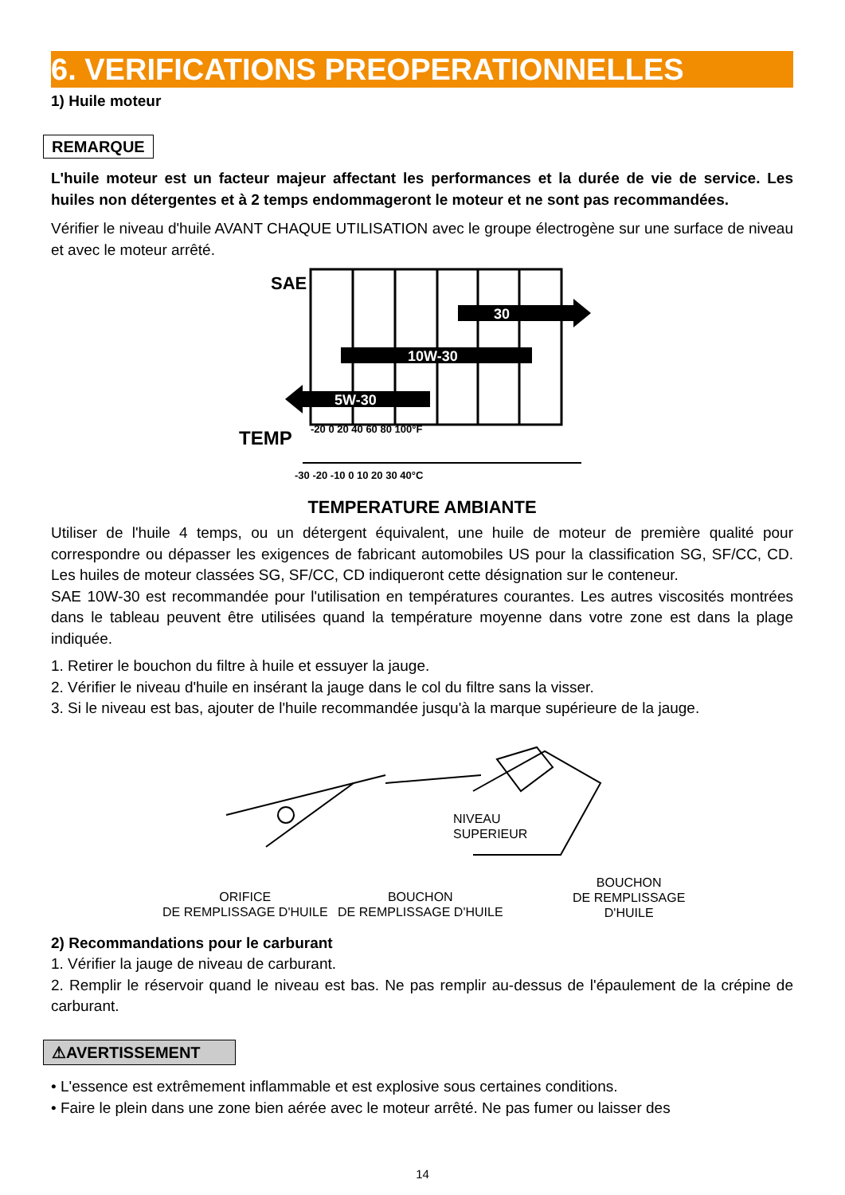6. VERIFICATIONS PREOPERATIONNELLES
1) Huile moteur
REMARQUE
L'huile moteur est un facteur majeur affectant les performances et la durée de vie de service. Les huiles non détergentes et à 2 temps endommageront le moteur et ne sont pas recommandées.
Vérifier le niveau d'huile AVANT CHAQUE UTILISATION avec le groupe électrogène sur une surface de niveau et avec le moteur arrêté.
SAE
30
10W-30
5W-30
TEMP
-20 0 20 40 60 80 100°F
-30 -20 -10 0 10 20 30 40°C
TEMPERATURE AMBIANTE
Utiliser de l'huile 4 temps, ou un détergent équivalent, une huile de moteur de première qualité pour correspondre ou dépasser les exigences de fabricant automobiles US pour la classification SG, SF/CC, CD. Les huiles de moteur classées SG, SF/CC, CD indiqueront cette désignation sur le conteneur.
SAE 10W-30 est recommandée pour l'utilisation en températures courantes. Les autres viscosités montrées dans le tableau peuvent être utilisées quand la température moyenne dans votre zone est dans la plage indiquée.
1. Retirer le bouchon du filtre à huile et essuyer la jauge.
2. Vérifier le niveau d'huile en insérant la jauge dans le col du filtre sans la visser.
3. Si le niveau est bas, ajouter de l'huile recommandée jusqu'à la marque supérieure de la jauge.
NIVEAU
SUPERIEUR
ORIFICE
DE REMPLISSAGE D'HUILE
BOUCHON
DE REMPLISSAGE D'HUILE
BOUCHON
DE REMPLISSAGE
D'HUILE
2) Recommandations pour le carburant
1. Vérifier la jauge de niveau de carburant.
2. Remplir le réservoir quand le niveau est bas. Ne pas remplir au-dessus de l'épaulement de la crépine de carburant.
⚠AVERTISSEMENT
• L'essence est extrêmement inflammable et est explosive sous certaines conditions.
• Faire le plein dans une zone bien aérée avec le moteur arrêté. Ne pas fumer ou laisser des
14